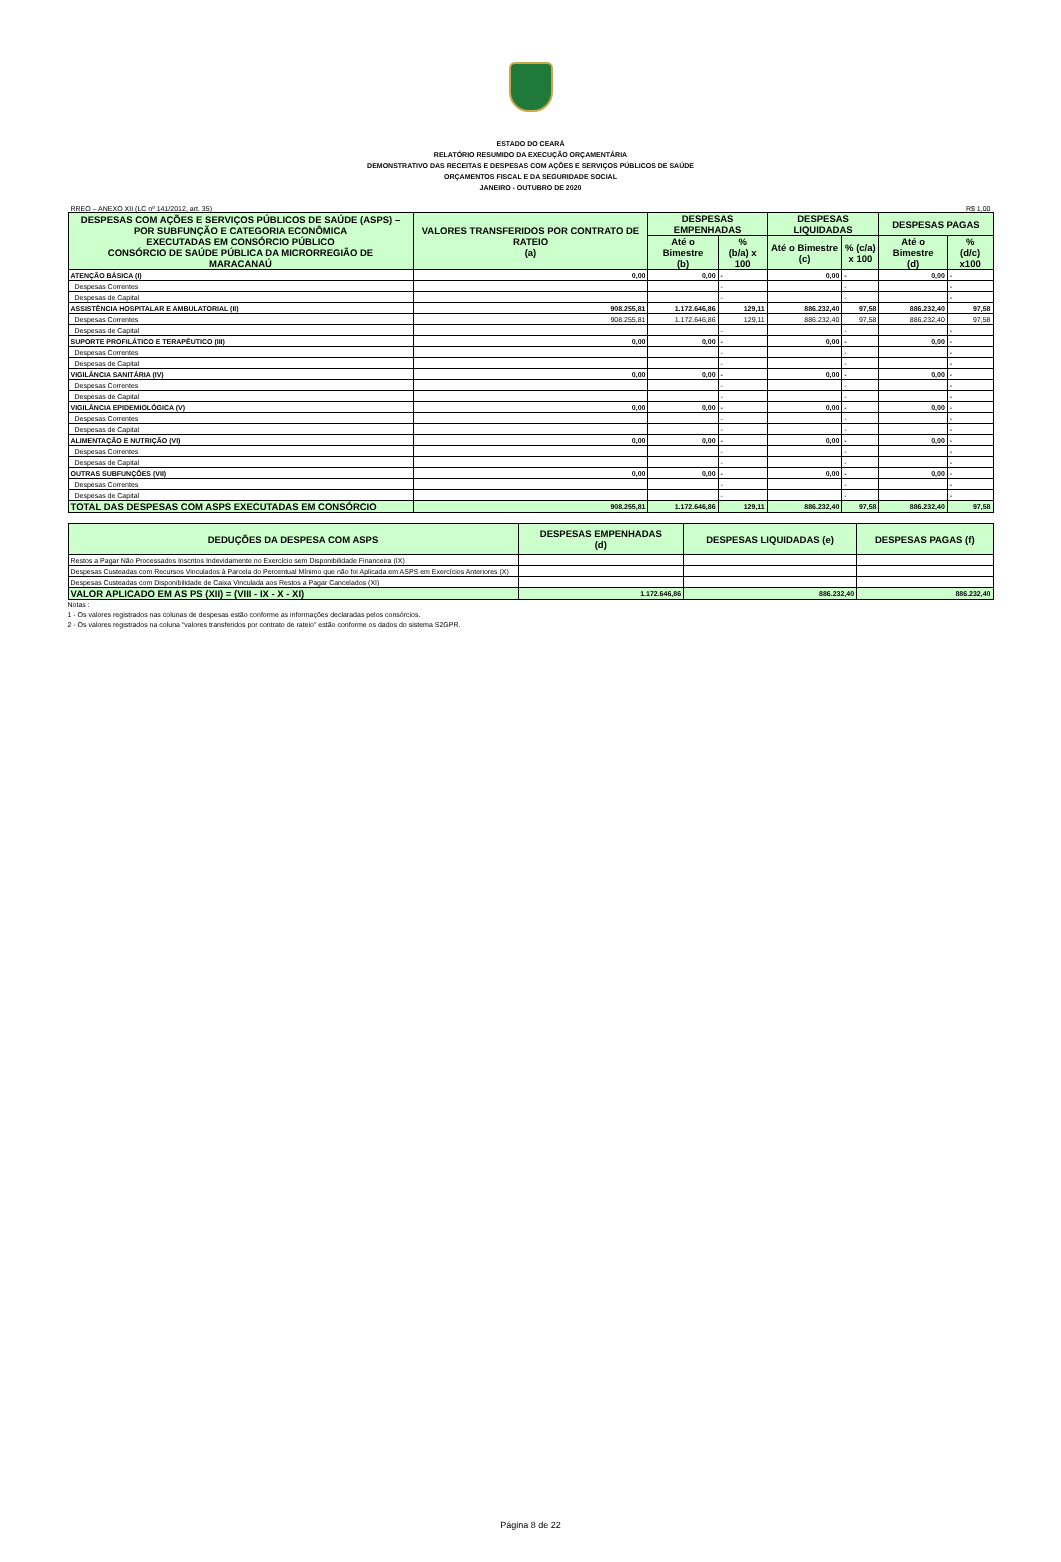ESTADO DO CEARÁ
RELATÓRIO RESUMIDO DA EXECUÇÃO ORÇAMENTÁRIA
DEMONSTRATIVO DAS RECEITAS E DESPESAS COM AÇÕES E SERVIÇOS PÚBLICOS DE SAÚDE
ORÇAMENTOS FISCAL E DA SEGURIDADE SOCIAL
JANEIRO - OUTUBRO DE 2020
RREO – ANEXO XII (LC nº 141/2012, art. 35) R$ 1,00
| DESPESAS COM AÇÕES E SERVIÇOS PÚBLICOS DE SAÚDE (ASPS) – POR SUBFUNÇÃO E CATEGORIA ECONÔMICA EXECUTADAS EM CONSÓRCIO PÚBLICO CONSÓRCIO DE SAÚDE PÚBLICA DA MICRORREGIÃO DE MARACANAÚ | VALORES TRANSFERIDOS POR CONTRATO DE RATEIO (a) | DESPESAS EMPENHADAS | | DESPESAS LIQUIDADAS | | DESPESAS PAGAS | |
| --- | --- | --- | --- | --- | --- | --- | --- |
| | | Até o Bimestre (b) | % (b/a) x 100 | Até o Bimestre (c) | % (c/a) x 100 | Até o Bimestre (d) | % (d/c) x100 |
| ATENÇÃO BÁSICA (I) | 0,00 | 0,00 | - | 0,00 | - | 0,00 | - |
| Despesas Correntes | | | - | | - | | - |
| Despesas de Capital | | | - | | - | | - |
| ASSISTÊNCIA HOSPITALAR E AMBULATORIAL (II) | 908.255,81 | 1.172.646,86 | 129,11 | 886.232,40 | 97,58 | 886.232,40 | 97,58 |
| Despesas Correntes | 908.255,81 | 1.172.646,86 | 129,11 | 886.232,40 | 97,58 | 886.232,40 | 97,58 |
| Despesas de Capital | | | - | | - | | - |
| SUPORTE PROFILÁTICO E TERAPÊUTICO (III) | 0,00 | 0,00 | - | 0,00 | - | 0,00 | - |
| Despesas Correntes | | | - | | - | | - |
| Despesas de Capital | | | - | | - | | - |
| VIGILÂNCIA SANITÁRIA (IV) | 0,00 | 0,00 | - | 0,00 | - | 0,00 | - |
| Despesas Correntes | | | - | | - | | - |
| Despesas de Capital | | | - | | - | | - |
| VIGILÂNCIA EPIDEMIOLÓGICA (V) | 0,00 | 0,00 | - | 0,00 | - | 0,00 | - |
| Despesas Correntes | | | - | | - | | - |
| Despesas de Capital | | | - | | - | | - |
| ALIMENTAÇÃO E NUTRIÇÃO (VI) | 0,00 | 0,00 | - | 0,00 | - | 0,00 | - |
| Despesas Correntes | | | - | | - | | - |
| Despesas de Capital | | | - | | - | | - |
| OUTRAS SUBFUNÇÕES (VII) | 0,00 | 0,00 | - | 0,00 | - | 0,00 | - |
| Despesas Correntes | | | - | | - | | - |
| Despesas de Capital | | | - | | - | | - |
| TOTAL DAS DESPESAS COM ASPS EXECUTADAS EM CONSÓRCIO | 908.255,81 | 1.172.646,86 | 129,11 | 886.232,40 | 97,58 | 886.232,40 | 97,58 |
| DEDUÇÕES DA DESPESA COM ASPS | DESPESAS EMPENHADAS (d) | DESPESAS LIQUIDADAS (e) | DESPESAS PAGAS (f) |
| --- | --- | --- | --- |
| Restos a Pagar Não Processados Inscritos Indevidamente no Exercício sem Disponibilidade Financeira (IX) | | | |
| Despesas Custeadas com Recursos Vinculados à Parcela do Percentual Mínimo que não foi Aplicada em ASPS em Exercícios Anteriores (X) | | | |
| Despesas Custeadas com Disponibilidade de Caixa Vinculada aos Restos a Pagar Cancelados (XI) | | | |
| VALOR APLICADO EM AS PS (XII) = (VIII - IX - X - XI) | 1.172.646,86 | 886.232,40 | 886.232,40 |
Notas :
1 - Os valores registrados nas colunas de despesas estão conforme as informações declaradas pelos consórcios.
2 - Os valores registrados na coluna "valores transferidos por contrato de rateio" estão conforme os dados do sistema S2GPR.
Página 8 de 22